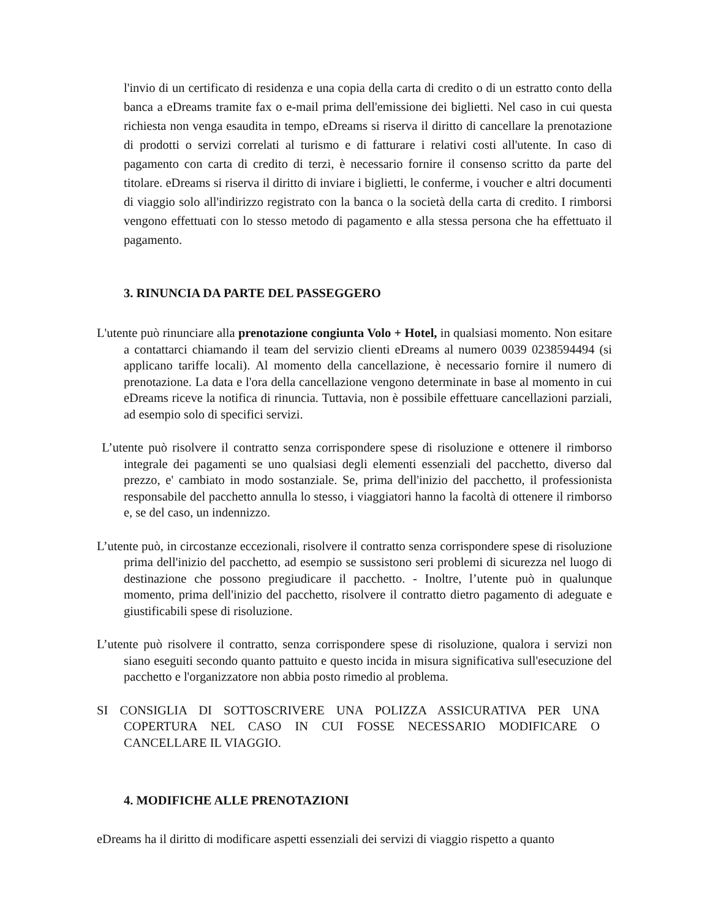l'invio di un certificato di residenza e una copia della carta di credito o di un estratto conto della banca a eDreams tramite fax o e-mail prima dell'emissione dei biglietti. Nel caso in cui questa richiesta non venga esaudita in tempo, eDreams si riserva il diritto di cancellare la prenotazione di prodotti o servizi correlati al turismo e di fatturare i relativi costi all'utente. In caso di pagamento con carta di credito di terzi, è necessario fornire il consenso scritto da parte del titolare. eDreams si riserva il diritto di inviare i biglietti, le conferme, i voucher e altri documenti di viaggio solo all'indirizzo registrato con la banca o la società della carta di credito. I rimborsi vengono effettuati con lo stesso metodo di pagamento e alla stessa persona che ha effettuato il pagamento.
3. RINUNCIA DA PARTE DEL PASSEGGERO
L'utente può rinunciare alla prenotazione congiunta Volo + Hotel, in qualsiasi momento. Non esitare a contattarci chiamando il team del servizio clienti eDreams al numero 0039 0238594494 (si applicano tariffe locali). Al momento della cancellazione, è necessario fornire il numero di prenotazione. La data e l'ora della cancellazione vengono determinate in base al momento in cui eDreams riceve la notifica di rinuncia. Tuttavia, non è possibile effettuare cancellazioni parziali, ad esempio solo di specifici servizi.
L’utente può risolvere il contratto senza corrispondere spese di risoluzione e ottenere il rimborso integrale dei pagamenti se uno qualsiasi degli elementi essenziali del pacchetto, diverso dal prezzo, e' cambiato in modo sostanziale. Se, prima dell'inizio del pacchetto, il professionista responsabile del pacchetto annulla lo stesso, i viaggiatori hanno la facoltà di ottenere il rimborso e, se del caso, un indennizzo.
L’utente può, in circostanze eccezionali, risolvere il contratto senza corrispondere spese di risoluzione prima dell'inizio del pacchetto, ad esempio se sussistono seri problemi di sicurezza nel luogo di destinazione che possono pregiudicare il pacchetto. - Inoltre, l’utente può in qualunque momento, prima dell'inizio del pacchetto, risolvere il contratto dietro pagamento di adeguate e giustificabili spese di risoluzione.
L’utente può risolvere il contratto, senza corrispondere spese di risoluzione, qualora i servizi non siano eseguiti secondo quanto pattuito e questo incida in misura significativa sull'esecuzione del pacchetto e l'organizzatore non abbia posto rimedio al problema.
SI CONSIGLIA DI SOTTOSCRIVERE UNA POLIZZA ASSICURATIVA PER UNA COPERTURA NEL CASO IN CUI FOSSE NECESSARIO MODIFICARE O CANCELLARE IL VIAGGIO.
4. MODIFICHE ALLE PRENOTAZIONI
eDreams ha il diritto di modificare aspetti essenziali dei servizi di viaggio rispetto a quanto